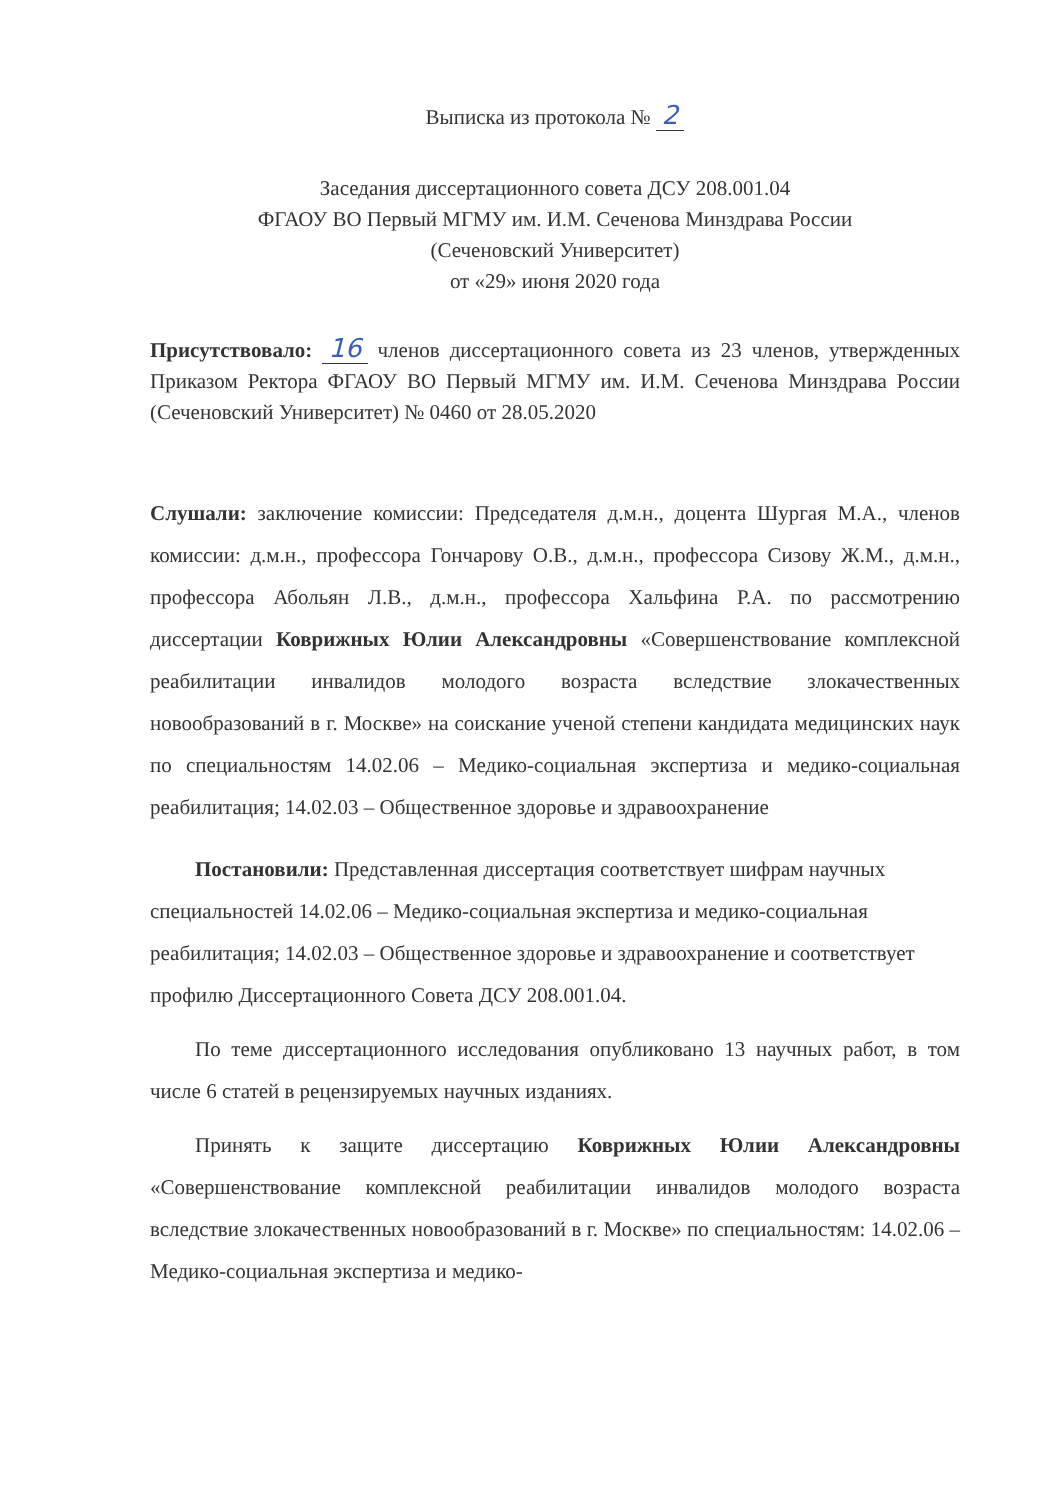Выписка из протокола № 2
Заседания диссертационного совета ДСУ 208.001.04
ФГАОУ ВО Первый МГМУ им. И.М. Сеченова Минздрава России
(Сеченовский Университет)
от «29» июня 2020 года
Присутствовало: 16 членов диссертационного совета из 23 членов, утвержденных Приказом Ректора ФГАОУ ВО Первый МГМУ им. И.М. Сеченова Минздрава России (Сеченовский Университет) № 0460 от 28.05.2020
Слушали: заключение комиссии: Председателя д.м.н., доцента Шургая М.А., членов комиссии: д.м.н., профессора Гончарову О.В., д.м.н., профессора Сизову Ж.М., д.м.н., профессора Абольян Л.В., д.м.н., профессора Хальфина Р.А. по рассмотрению диссертации Коврижных Юлии Александровны «Совершенствование комплексной реабилитации инвалидов молодого возраста вследствие злокачественных новообразований в г. Москве» на соискание ученой степени кандидата медицинских наук по специальностям 14.02.06 – Медико-социальная экспертиза и медико-социальная реабилитация; 14.02.03 – Общественное здоровье и здравоохранение
Постановили: Представленная диссертация соответствует шифрам научных специальностей 14.02.06 – Медико-социальная экспертиза и медико-социальная реабилитация; 14.02.03 – Общественное здоровье и здравоохранение и соответствует профилю Диссертационного Совета ДСУ 208.001.04.
По теме диссертационного исследования опубликовано 13 научных работ, в том числе 6 статей в рецензируемых научных изданиях.
Принять к защите диссертацию Коврижных Юлии Александровны «Совершенствование комплексной реабилитации инвалидов молодого возраста вследствие злокачественных новообразований в г. Москве» по специальностям: 14.02.06 – Медико-социальная экспертиза и медико-